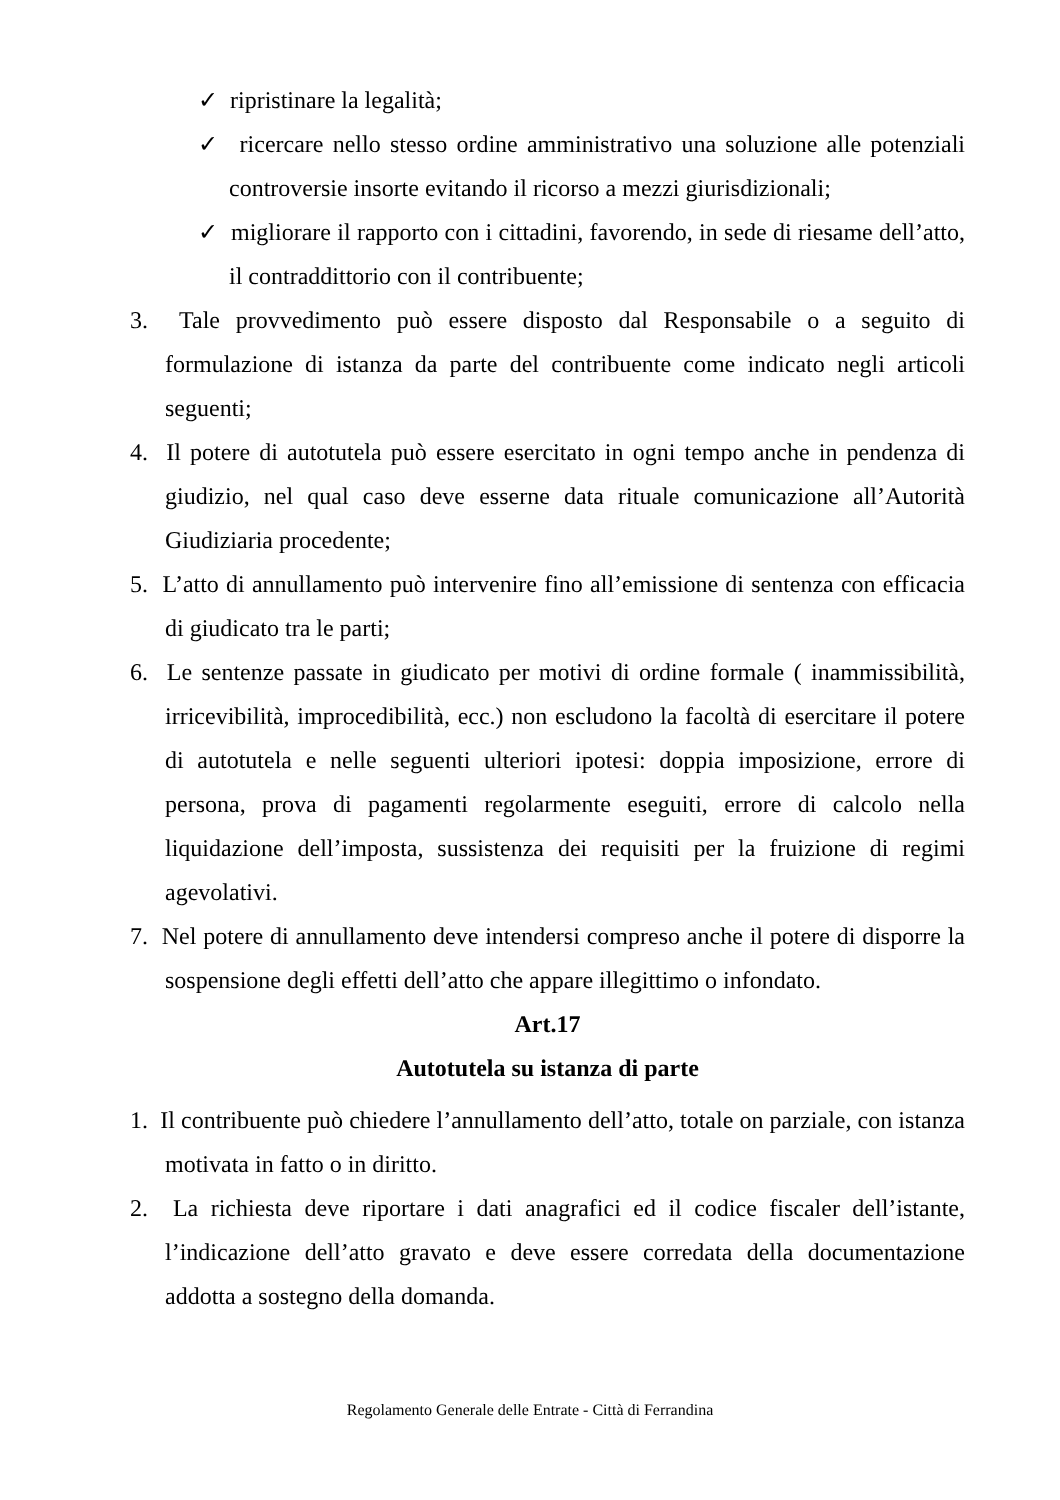✓ ripristinare la legalità;
✓ ricercare nello stesso ordine amministrativo una soluzione alle potenziali controversie insorte evitando il ricorso a mezzi giurisdizionali;
✓ migliorare il rapporto con i cittadini, favorendo, in sede di riesame dell’atto, il contraddittorio con il contribuente;
3. Tale provvedimento può essere disposto dal Responsabile o a seguito di formulazione di istanza da parte del contribuente come indicato negli articoli seguenti;
4. Il potere di autotutela può essere esercitato in ogni tempo anche in pendenza di giudizio, nel qual caso deve esserne data rituale comunicazione all’Autorità Giudiziaria procedente;
5. L’atto di annullamento può intervenire fino all’emissione di sentenza con efficacia di giudicato tra le parti;
6. Le sentenze passate in giudicato per motivi di ordine formale ( inammissibilità, irricevibilità, improcedibilità, ecc.) non escludono la facoltà di esercitare il potere di autotutela e nelle seguenti ulteriori ipotesi: doppia imposizione, errore di persona, prova di pagamenti regolarmente eseguiti, errore di calcolo nella liquidazione dell’imposta, sussistenza dei requisiti per la fruizione di regimi agevolativi.
7. Nel potere di annullamento deve intendersi compreso anche il potere di disporre la sospensione degli effetti dell’atto che appare illegittimo o infondato.
Art.17
Autotutela su istanza di parte
1. Il contribuente può chiedere l’annullamento dell’atto, totale on parziale, con istanza motivata in fatto o in diritto.
2. La richiesta deve riportare i dati anagrafici ed il codice fiscaler dell’istante, l’indicazione dell’atto gravato e deve essere corredata della documentazione addotta a sostegno della domanda.
Regolamento Generale delle Entrate - Città di Ferrandina